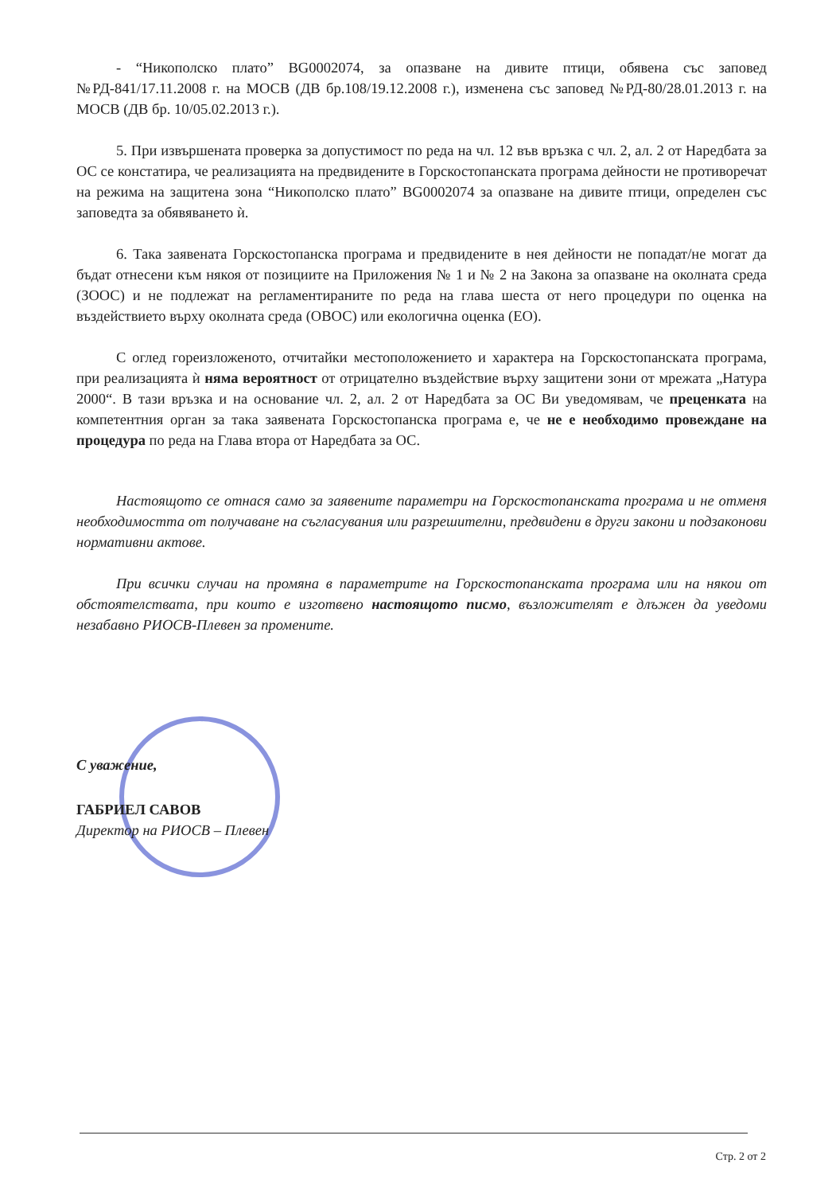- “Никополско плато” BG0002074, за опазване на дивите птици, обявена със заповед №РД-841/17.11.2008 г. на МОСВ (ДВ бр.108/19.12.2008 г.), изменена със заповед №РД-80/28.01.2013 г. на МОСВ (ДВ бр. 10/05.02.2013 г.).
5. При извършената проверка за допустимост по реда на чл. 12 във връзка с чл. 2, ал. 2 от Наредбата за ОС се констатира, че реализацията на предвидените в Горскостопанската програма дейности не противоречат на режима на защитена зона “Никополско плато” BG0002074 за опазване на дивите птици, определен със заповедта за обявяването ѝ.
6. Така заявената Горскостопанска програма и предвидените в нея дейности не попадат/не могат да бъдат отнесени към някоя от позициите на Приложения № 1 и № 2 на Закона за опазване на околната среда (ЗООС) и не подлежат на регламентираните по реда на глава шеста от него процедури по оценка на въздействието върху околната среда (ОВОС) или екологична оценка (ЕО).
С оглед гореизложеното, отчитайки местоположението и характера на Горскостопанската програма, при реализацията ѝ няма вероятност от отрицателно въздействие върху защитени зони от мрежата „Натура 2000“. В тази връзка и на основание чл. 2, ал. 2 от Наредбата за ОС Ви уведомявам, че преценката на компетентния орган за така заявената Горскостопанска програма е, че не е необходимо провеждане на процедура по реда на Глава втора от Наредбата за ОС.
Настоящото се отнася само за заявените параметри на Горскостопанската програма и не отменя необходимостта от получаване на съгласувания или разрешителни, предвидени в други закони и подзаконови нормативни актове.
При всички случаи на промяна в параметрите на Горскостопанската програма или на някои от обстоятелствата, при които е изготвено настоящото писмо, възложителят е длъжен да уведоми незабавно РИОСВ-Плевен за промените.
С уважение,
ГАБРИЕЛ САВОВ
Директор на РИОСВ – Плевен
Стр. 2 от 2